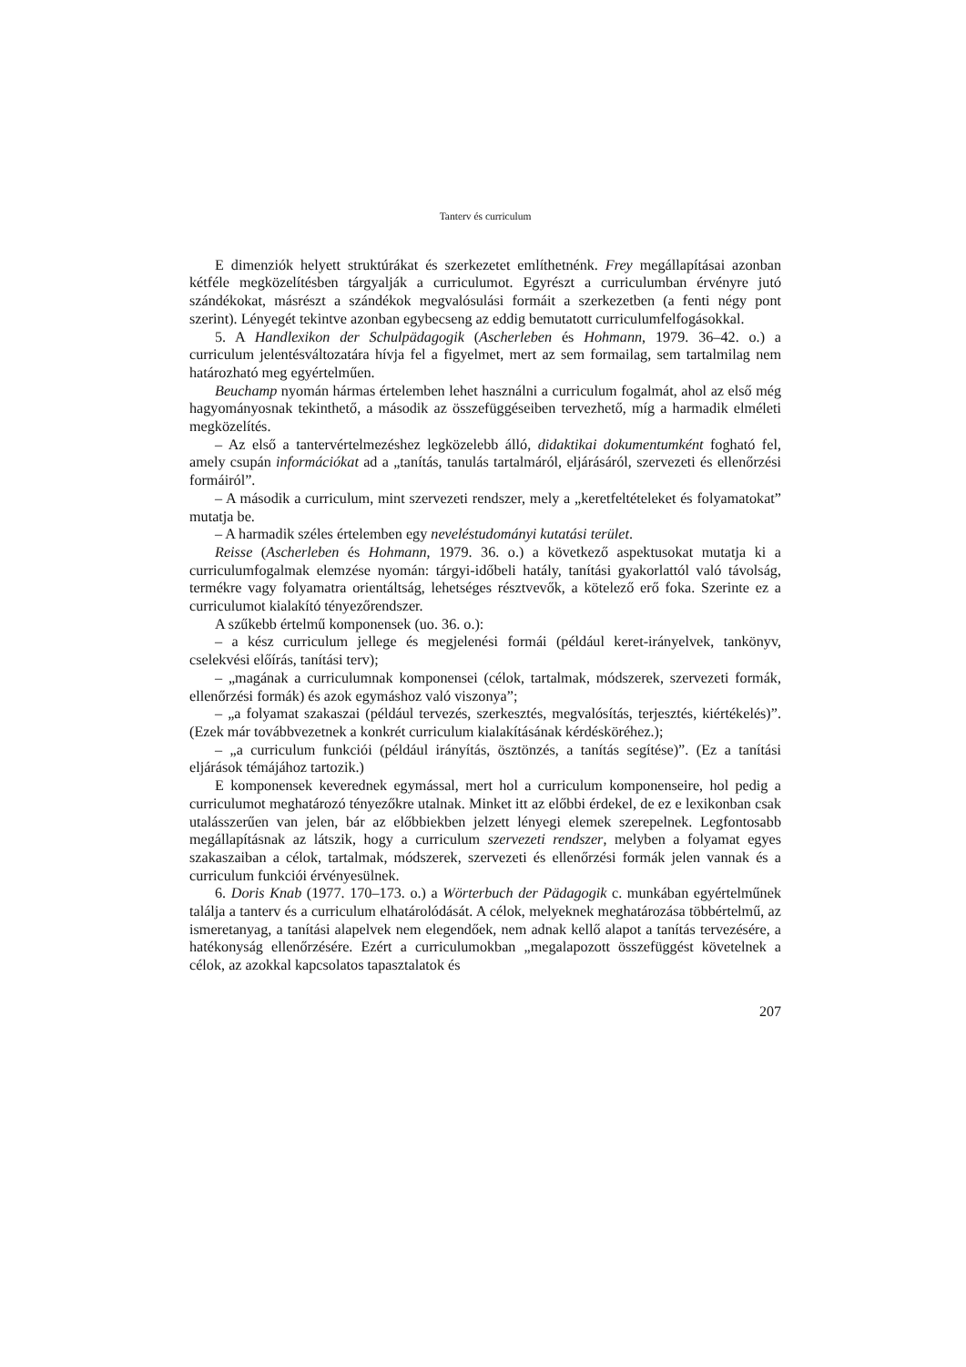Tanterv és curriculum
E dimenziók helyett struktúrákat és szerkezetet említhetnénk. Frey megállapításai azonban kétféle megközelítésben tárgyalják a curriculumot. Egyrészt a curriculumban érvényre jutó szándékokat, másrészt a szándékok megvalósulási formáit a szerkezetben (a fenti négy pont szerint). Lényegét tekintve azonban egybecseng az eddig bemutatott curriculumfelfogásokkal.
5. A Handlexikon der Schulpädagogik (Ascherleben és Hohmann, 1979. 36–42. o.) a curriculum jelentésváltozatára hívja fel a figyelmet, mert az sem formailag, sem tartalmilag nem határozható meg egyértelműen.
Beuchamp nyomán hármas értelemben lehet használni a curriculum fogalmát, ahol az első még hagyományosnak tekinthető, a második az összefüggéseiben tervezhető, míg a harmadik elméleti megközelítés.
– Az első a tantervértelmezéshez legközelebb álló, didaktikai dokumentumként fogható fel, amely csupán információkat ad a „tanítás, tanulás tartalmáról, eljárásáról, szervezeti és ellenőrzési formáiról”.
– A második a curriculum, mint szervezeti rendszer, mely a „keretfeltételeket és folyamatokat” mutatja be.
– A harmadik széles értelemben egy neveléstudományi kutatási terület.
Reisse (Ascherleben és Hohmann, 1979. 36. o.) a következő aspektusokat mutatja ki a curriculumfogalmak elemzése nyomán: tárgyi-időbeli hatály, tanítási gyakorlattól való távolság, termékre vagy folyamatra orientáltság, lehetséges résztvevők, a kötelező erő foka. Szerinte ez a curriculumot kialakító tényezőrendszer.
A szűkebb értelmű komponensek (uo. 36. o.):
– a kész curriculum jellege és megjelenési formái (például keret-irányelvek, tankönyv, cselekvési előírás, tanítási terv);
– „magának a curriculumnak komponensei (célok, tartalmak, módszerek, szervezeti formák, ellenőrzési formák) és azok egymáshoz való viszonya”;
– „a folyamat szakaszai (például tervezés, szerkesztés, megvalósítás, terjesztés, kiértékelés)”. (Ezek már továbbvezetnek a konkrét curriculum kialakításának kérdésköréhez.);
– „a curriculum funkciói (például irányítás, ösztönzés, a tanítás segítése)”. (Ez a tanítási eljárások témájához tartozik.)
E komponensek keverednek egymással, mert hol a curriculum komponenseire, hol pedig a curriculumot meghatározó tényezőkre utalnak. Minket itt az előbbi érdekel, de ez e lexikonban csak utalásszerűen van jelen, bár az előbbiekben jelzett lényegi elemek szerepelnek. Legfontosabb megállapításnak az látszik, hogy a curriculum szervezeti rendszer, melyben a folyamat egyes szakaszaiban a célok, tartalmak, módszerek, szervezeti és ellenőrzési formák jelen vannak és a curriculum funkciói érvényesülnek.
6. Doris Knab (1977. 170–173. o.) a Wörterbuch der Pädagogik c. munkában egyértelműnek találja a tanterv és a curriculum elhatárolódását. A célok, melyeknek meghatározása többértelmű, az ismeretanyag, a tanítási alapelvek nem elegendőek, nem adnak kellő alapot a tanítás tervezésére, a hatékonyság ellenőrzésére. Ezért a curriculumokban „megalapozott összefüggést követelnek a célok, az azokkal kapcsolatos tapasztalatok és
207